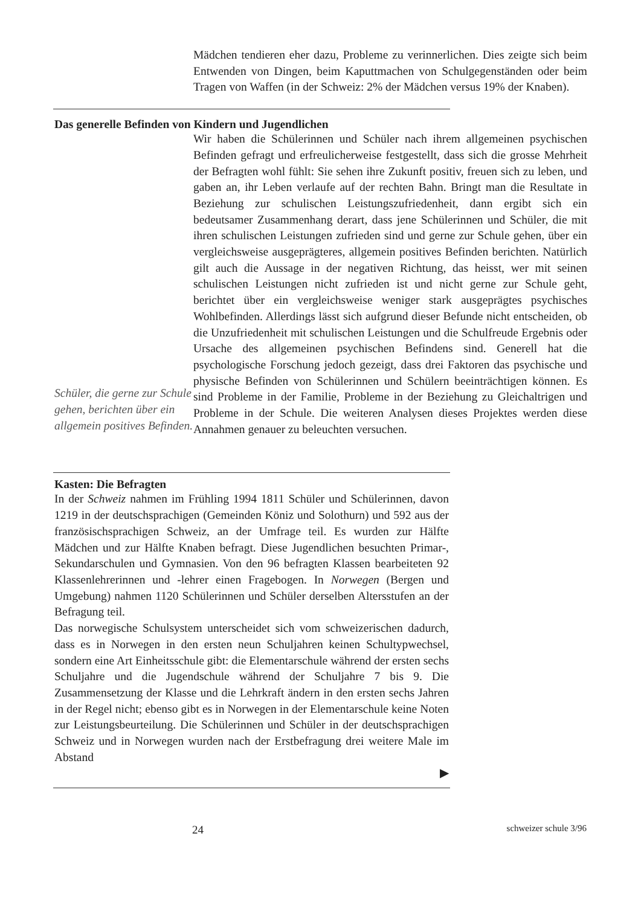Mädchen tendieren eher dazu, Probleme zu verinnerlichen. Dies zeigte sich beim Entwenden von Dingen, beim Kaputtmachen von Schulgegenständen oder beim Tragen von Waffen (in der Schweiz: 2% der Mädchen versus 19% der Knaben).
Das generelle Befinden von Kindern und Jugendlichen
Schüler, die gerne zur Schule gehen, berichten über ein allgemein positives Befinden.
Wir haben die Schülerinnen und Schüler nach ihrem allgemeinen psychischen Befinden gefragt und erfreulicherweise festgestellt, dass sich die grosse Mehrheit der Befragten wohl fühlt: Sie sehen ihre Zukunft positiv, freuen sich zu leben, und gaben an, ihr Leben verlaufe auf der rechten Bahn. Bringt man die Resultate in Beziehung zur schulischen Leistungszufriedenheit, dann ergibt sich ein bedeutsamer Zusammenhang derart, dass jene Schülerinnen und Schüler, die mit ihren schulischen Leistungen zufrieden sind und gerne zur Schule gehen, über ein vergleichsweise ausgeprägteres, allgemein positives Befinden berichten. Natürlich gilt auch die Aussage in der negativen Richtung, das heisst, wer mit seinen schulischen Leistungen nicht zufrieden ist und nicht gerne zur Schule geht, berichtet über ein vergleichsweise weniger stark ausgeprägtes psychisches Wohlbefinden. Allerdings lässt sich aufgrund dieser Befunde nicht entscheiden, ob die Unzufriedenheit mit schulischen Leistungen und die Schulfreude Ergebnis oder Ursache des allgemeinen psychischen Befindens sind. Generell hat die psychologische Forschung jedoch gezeigt, dass drei Faktoren das psychische und physische Befinden von Schülerinnen und Schülern beeinträchtigen können. Es sind Probleme in der Familie, Probleme in der Beziehung zu Gleichaltrigen und Probleme in der Schule. Die weiteren Analysen dieses Projektes werden diese Annahmen genauer zu beleuchten versuchen.
Kasten: Die Befragten
In der Schweiz nahmen im Frühling 1994 1811 Schüler und Schülerinnen, davon 1219 in der deutschsprachigen (Gemeinden Köniz und Solothurn) und 592 aus der französischsprachigen Schweiz, an der Umfrage teil. Es wurden zur Hälfte Mädchen und zur Hälfte Knaben befragt. Diese Jugendlichen besuchten Primar-, Sekundarschulen und Gymnasien. Von den 96 befragten Klassen bearbeiteten 92 Klassenlehrerinnen und -lehrer einen Fragebogen. In Norwegen (Bergen und Umgebung) nahmen 1120 Schülerinnen und Schüler derselben Altersstufen an der Befragung teil.
Das norwegische Schulsystem unterscheidet sich vom schweizerischen dadurch, dass es in Norwegen in den ersten neun Schuljahren keinen Schultypwechsel, sondern eine Art Einheitsschule gibt: die Elementarschule während der ersten sechs Schuljahre und die Jugendschule während der Schuljahre 7 bis 9. Die Zusammensetzung der Klasse und die Lehrkraft ändern in den ersten sechs Jahren in der Regel nicht; ebenso gibt es in Norwegen in der Elementarschule keine Noten zur Leistungsbeurteilung. Die Schülerinnen und Schüler in der deutschsprachigen Schweiz und in Norwegen wurden nach der Erstbefragung drei weitere Male im Abstand
▶
24 schweizer schule 3/96